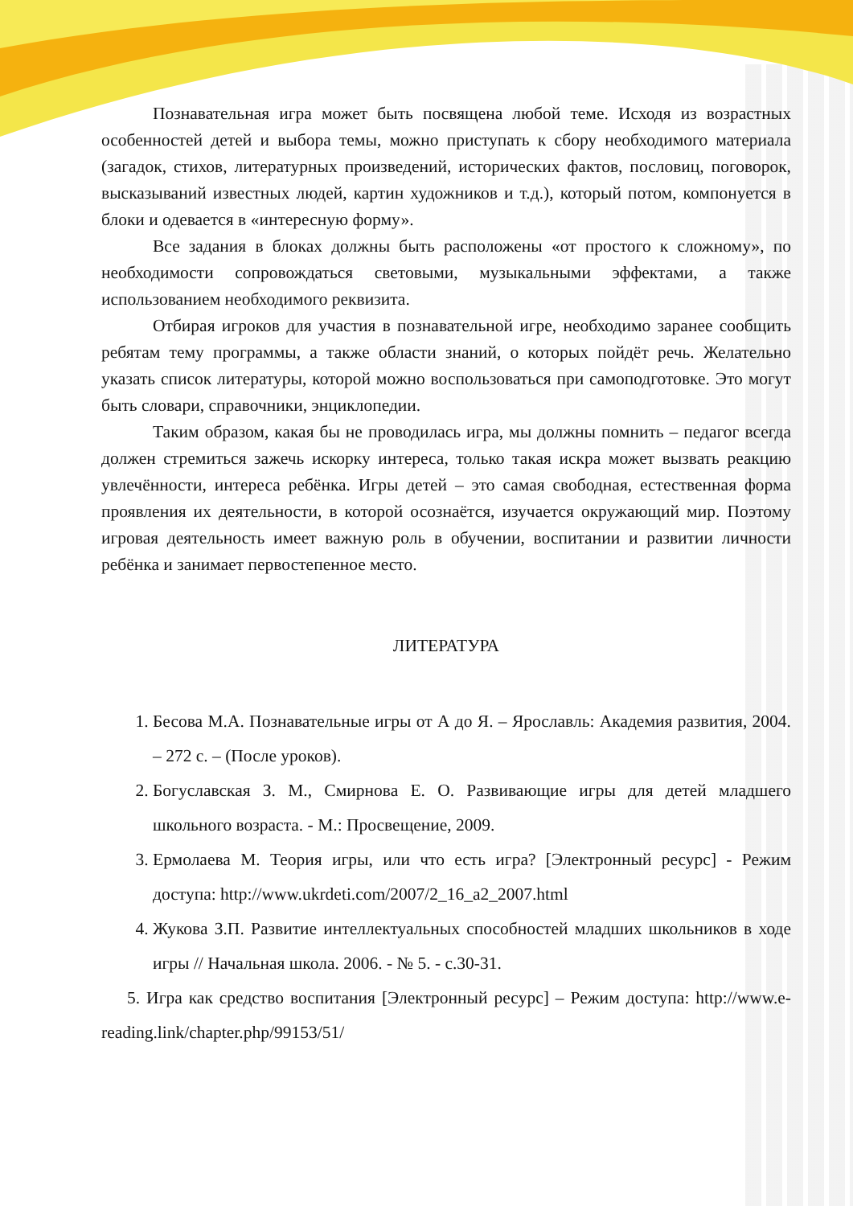Познавательная игра может быть посвящена любой теме. Исходя из возрастных особенностей детей и выбора темы, можно приступать к сбору необходимого материала (загадок, стихов, литературных произведений, исторических фактов, пословиц, поговорок, высказываний известных людей, картин художников и т.д.), который потом, компонуется в блоки и одевается в «интересную форму».
Все задания в блоках должны быть расположены «от простого к сложному», по необходимости сопровождаться световыми, музыкальными эффектами, а также использованием необходимого реквизита.
Отбирая игроков для участия в познавательной игре, необходимо заранее сообщить ребятам тему программы, а также области знаний, о которых пойдёт речь. Желательно указать список литературы, которой можно воспользоваться при самоподготовке. Это могут быть словари, справочники, энциклопедии.
Таким образом, какая бы не проводилась игра, мы должны помнить – педагог всегда должен стремиться зажечь искорку интереса, только такая искра может вызвать реакцию увлечённости, интереса ребёнка. Игры детей – это самая свободная, естественная форма проявления их деятельности, в которой осознаётся, изучается окружающий мир. Поэтому игровая деятельность имеет важную роль в обучении, воспитании и развитии личности ребёнка и занимает первостепенное место.
ЛИТЕРАТУРА
1. Бесова М.А. Познавательные игры от А до Я. – Ярославль: Академия развития, 2004. – 272 с. – (После уроков).
2. Богуславская З. М., Смирнова Е. О. Развивающие игры для детей младшего школьного возраста. - М.: Просвещение, 2009.
3. Ермолаева М. Теория игры, или что есть игра? [Электронный ресурс] - Режим доступа: http://www.ukrdeti.com/2007/2_16_a2_2007.html
4. Жукова З.П. Развитие интеллектуальных способностей младших школьников в ходе игры // Начальная школа. 2006. - № 5. - с.30-31.
5. Игра как средство воспитания [Электронный ресурс] – Режим доступа: http://www.e-reading.link/chapter.php/99153/51/